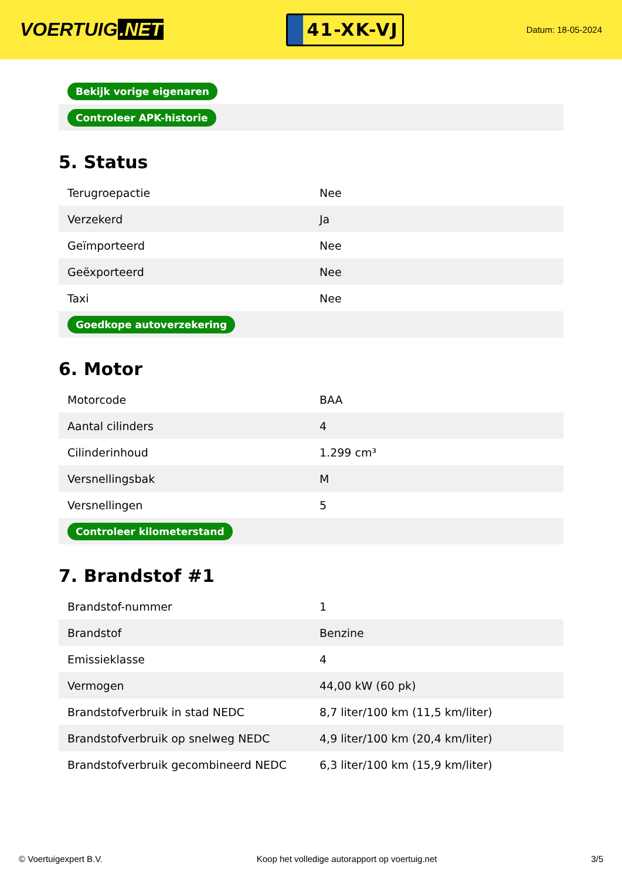VOERTUIG.NET
41-XK-VJ
Datum: 18-05-2024
| Bekijk vorige eigenaren |
| Controleer APK-historie |
5. Status
| Terugroepactie | Nee |
| Verzekerd | Ja |
| Geïmporteerd | Nee |
| Geëxporteerd | Nee |
| Taxi | Nee |
| Goedkope autoverzekering | |
6. Motor
| Motorcode | BAA |
| Aantal cilinders | 4 |
| Cilinderinhoud | 1.299 cm³ |
| Versnellingsbak | M |
| Versnellingen | 5 |
| Controleer kilometerstand | |
7. Brandstof #1
| Brandstof-nummer | 1 |
| Brandstof | Benzine |
| Emissieklasse | 4 |
| Vermogen | 44,00 kW (60 pk) |
| Brandstofverbruik in stad NEDC | 8,7 liter/100 km (11,5 km/liter) |
| Brandstofverbruik op snelweg NEDC | 4,9 liter/100 km (20,4 km/liter) |
| Brandstofverbruik gecombineerd NEDC | 6,3 liter/100 km (15,9 km/liter) |
© Voertuigexpert B.V. Koop het volledige autorapport op voertuig.net 3/5